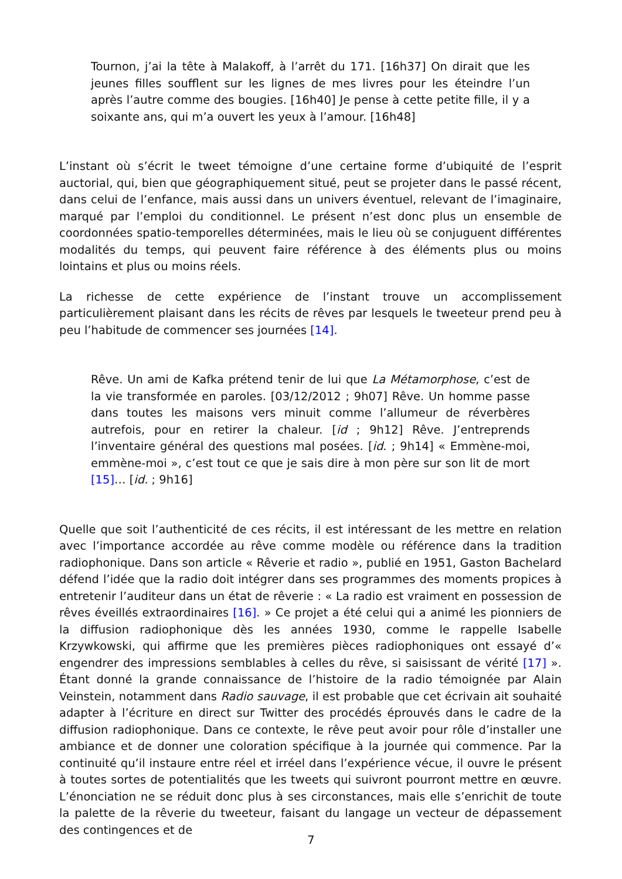Tournon, j’ai la tête à Malakoff, à l’arrêt du 171. [16h37] On dirait que les jeunes filles soufflent sur les lignes de mes livres pour les éteindre l’un après l’autre comme des bougies. [16h40] Je pense à cette petite fille, il y a soixante ans, qui m’a ouvert les yeux à l’amour. [16h48]
L’instant où s’écrit le tweet témoigne d’une certaine forme d’ubiquité de l’esprit auctorial, qui, bien que géographiquement situé, peut se projeter dans le passé récent, dans celui de l’enfance, mais aussi dans un univers éventuel, relevant de l’imaginaire, marqué par l’emploi du conditionnel. Le présent n’est donc plus un ensemble de coordonnées spatio-temporelles déterminées, mais le lieu où se conjuguent différentes modalités du temps, qui peuvent faire référence à des éléments plus ou moins lointains et plus ou moins réels.
La richesse de cette expérience de l’instant trouve un accomplissement particulièrement plaisant dans les récits de rêves par lesquels le tweeteur prend peu à peu l’habitude de commencer ses journées [14].
Rêve. Un ami de Kafka prétend tenir de lui que La Métamorphose, c’est de la vie transformée en paroles. [03/12/2012 ; 9h07] Rêve. Un homme passe dans toutes les maisons vers minuit comme l’allumeur de réverbères autrefois, pour en retirer la chaleur. [id ; 9h12] Rêve. J’entreprends l’inventaire général des questions mal posées. [id. ; 9h14] « Emmène-moi, emmène-moi », c’est tout ce que je sais dire à mon père sur son lit de mort [15]… [id. ; 9h16]
Quelle que soit l’authenticité de ces récits, il est intéressant de les mettre en relation avec l’importance accordée au rêve comme modèle ou référence dans la tradition radiophonique. Dans son article « Rêverie et radio », publié en 1951, Gaston Bachelard défend l’idée que la radio doit intégrer dans ses programmes des moments propices à entretenir l’auditeur dans un état de rêverie : « La radio est vraiment en possession de rêves éveillés extraordinaires [16]. » Ce projet a été celui qui a animé les pionniers de la diffusion radiophonique dès les années 1930, comme le rappelle Isabelle Krzywkowski, qui affirme que les premières pièces radiophoniques ont essayé d’« engendrer des impressions semblables à celles du rêve, si saisissant de vérité [17] ». Étant donné la grande connaissance de l’histoire de la radio témoignée par Alain Veinstein, notamment dans Radio sauvage, il est probable que cet écrivain ait souhaité adapter à l’écriture en direct sur Twitter des procédés éprouvés dans le cadre de la diffusion radiophonique. Dans ce contexte, le rêve peut avoir pour rôle d’installer une ambiance et de donner une coloration spécifique à la journée qui commence. Par la continuité qu’il instaure entre réel et irréel dans l’expérience vécue, il ouvre le présent à toutes sortes de potentialités que les tweets qui suivront pourront mettre en œuvre. L’énonciation ne se réduit donc plus à ses circonstances, mais elle s’enrichit de toute la palette de la rêverie du tweeteur, faisant du langage un vecteur de dépassement des contingences et de
7